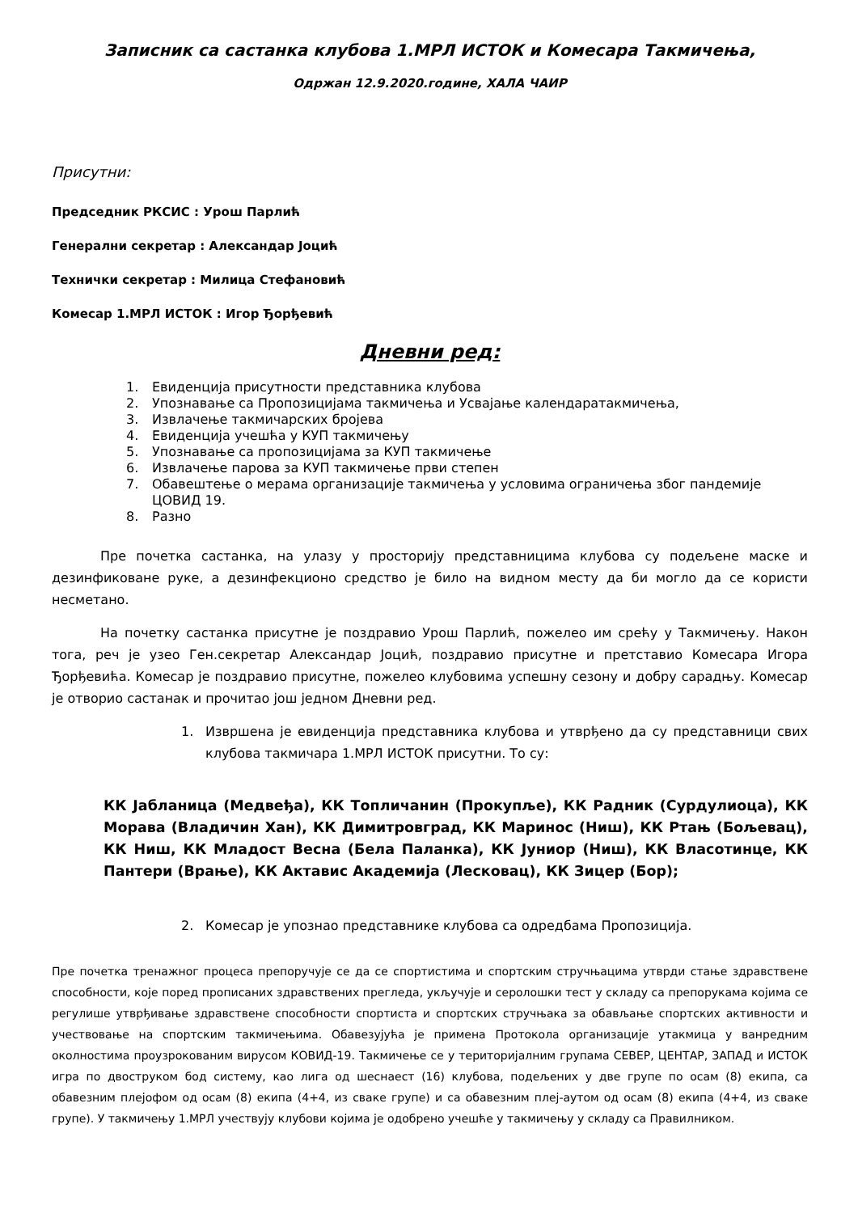Записник са састанка клубова 1.МРЛ ИСТОК и Комесара Такмичења,
Одржан 12.9.2020.године, ХАЛА ЧАИР
Присутни:
Председник РКСИС : Урош Парлић
Генерални секретар : Александар Јоцић
Технички секретар : Милица Стефановић
Комесар 1.МРЛ ИСТОК : Игор Ђорђевић
Дневни ред:
1. Евиденција присутности представника клубова
2. Упознавање са Пропозицијама такмичења и Усвајање календаратакмичења,
3. Извлачење такмичарских бројева
4. Евиденција учешћа у КУП такмичењу
5. Упознавање са пропозицијама за КУП такмичење
6. Извлачење парова за КУП такмичење први степен
7. Обавештење о мерама организације такмичења у условима ограничења због пандемије ЦОВИД 19.
8. Разно
Пре почетка састанка, на улазу у просторију представницима клубова су подељене маске и дезинфиковане руке, а дезинфекционо средство је било на видном месту да би могло да се користи несметано.
На почетку састанка присутне је поздравио Урош Парлић, пожелео им срећу у Такмичењу. Након тога, реч је узео Ген.секретар Александар Јоцић, поздравио присутне и претставио Комесара Игора Ђорђевића. Комесар је поздравио присутне, пожелео клубовима успешну сезону и добру сарадњу. Комесар је отворио састанак и прочитао још једном Дневни ред.
1. Извршена је евиденција представника клубова и утврђено да су представници свих клубова такмичара 1.МРЛ ИСТОК присутни. То су:
КК Јабланица (Медвеђа), КК Топличанин (Прокупље), КК Радник (Сурдулиоца), КК Морава (Владичин Хан), КК Димитровград, КК Маринос (Ниш), КК Ртањ (Бољевац), КК Ниш, КК Младост Весна (Бела Паланка), КК Јуниор (Ниш), КК Власотинце, КК Пантери (Врање), КК Актавис Академија (Лесковац), КК Зицер (Бор);
2. Комесар је упознао представнике клубова са одредбама Пропозиција.
Пре почетка тренажног процеса препоручује се да се спортистима и спортским стручњацима утврди стање здравствене способности, које поред прописаних здравствених прегледа, укључује и серолошки тест у складу са препорукама којима се регулише утврђивање здравствене способности спортиста и спортских стручњака за обављање спортских активности и учествовање на спортским такмичењима. Обавезујућа је примена Протокола организације утакмица у ванредним околностима проузрокованим вирусом КОВИД-19. Такмичење се у територијалним групама СЕВЕР, ЦЕНТАР, ЗАПАД и ИСТОК игра по двоструком бод систему, као лига од шеснаест (16) клубова, подељених у две групе по осам (8) екипа, са обавезним плејофом од осам (8) екипа (4+4, из сваке групе) и са обавезним плеј-аутом од осам (8) екипа (4+4, из сваке групе). У такмичењу 1.МРЛ учествују клубови којима је одобрено учешће у такмичењу у складу са Правилником.